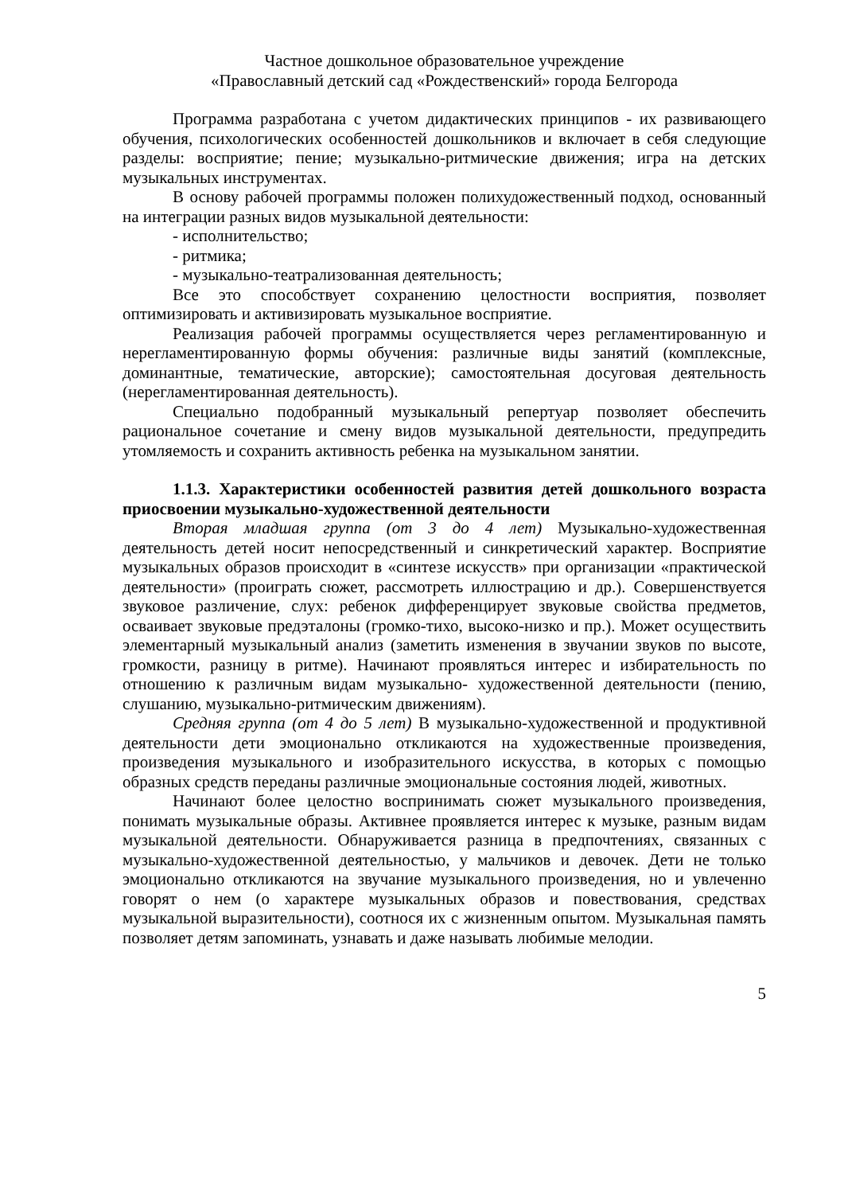Частное дошкольное образовательное учреждение
«Православный детский сад «Рождественский» города Белгорода
Программа разработана с учетом дидактических принципов - их развивающего обучения, психологических особенностей дошкольников и включает в себя следующие разделы: восприятие; пение; музыкально-ритмические движения; игра на детских музыкальных инструментах.
В основу рабочей программы положен полихудожественный подход, основанный на интеграции разных видов музыкальной деятельности:
- исполнительство;
- ритмика;
- музыкально-театрализованная деятельность;
Все это способствует сохранению целостности восприятия, позволяет оптимизировать и активизировать музыкальное восприятие.
Реализация рабочей программы осуществляется через регламентированную и нерегламентированную формы обучения: различные виды занятий (комплексные, доминантные, тематические, авторские); самостоятельная досуговая деятельность (нерегламентированная деятельность).
Специально подобранный музыкальный репертуар позволяет обеспечить рациональное сочетание и смену видов музыкальной деятельности, предупредить утомляемость и сохранить активность ребенка на музыкальном занятии.
1.1.3. Характеристики особенностей развития детей дошкольного возраста приосвоении музыкально-художественной деятельности
Вторая младшая группа (от 3 до 4 лет) Музыкально-художественная деятельность детей носит непосредственный и синкретический характер. Восприятие музыкальных образов происходит в «синтезе искусств» при организации «практической деятельности» (проиграть сюжет, рассмотреть иллюстрацию и др.). Совершенствуется звуковое различение, слух: ребенок дифференцирует звуковые свойства предметов, осваивает звуковые предэталоны (громко-тихо, высоко-низко и пр.). Может осуществить элементарный музыкальный анализ (заметить изменения в звучании звуков по высоте, громкости, разницу в ритме). Начинают проявляться интерес и избирательность по отношению к различным видам музыкально- художественной деятельности (пению, слушанию, музыкально-ритмическим движениям).
Средняя группа (от 4 до 5 лет) В музыкально-художественной и продуктивной деятельности дети эмоционально откликаются на художественные произведения, произведения музыкального и изобразительного искусства, в которых с помощью образных средств переданы различные эмоциональные состояния людей, животных.
Начинают более целостно воспринимать сюжет музыкального произведения, понимать музыкальные образы. Активнее проявляется интерес к музыке, разным видам музыкальной деятельности. Обнаруживается разница в предпочтениях, связанных с музыкально-художественной деятельностью, у мальчиков и девочек. Дети не только эмоционально откликаются на звучание музыкального произведения, но и увлеченно говорят о нем (о характере музыкальных образов и повествования, средствах музыкальной выразительности), соотнося их с жизненным опытом. Музыкальная память позволяет детям запоминать, узнавать и даже называть любимые мелодии.
5